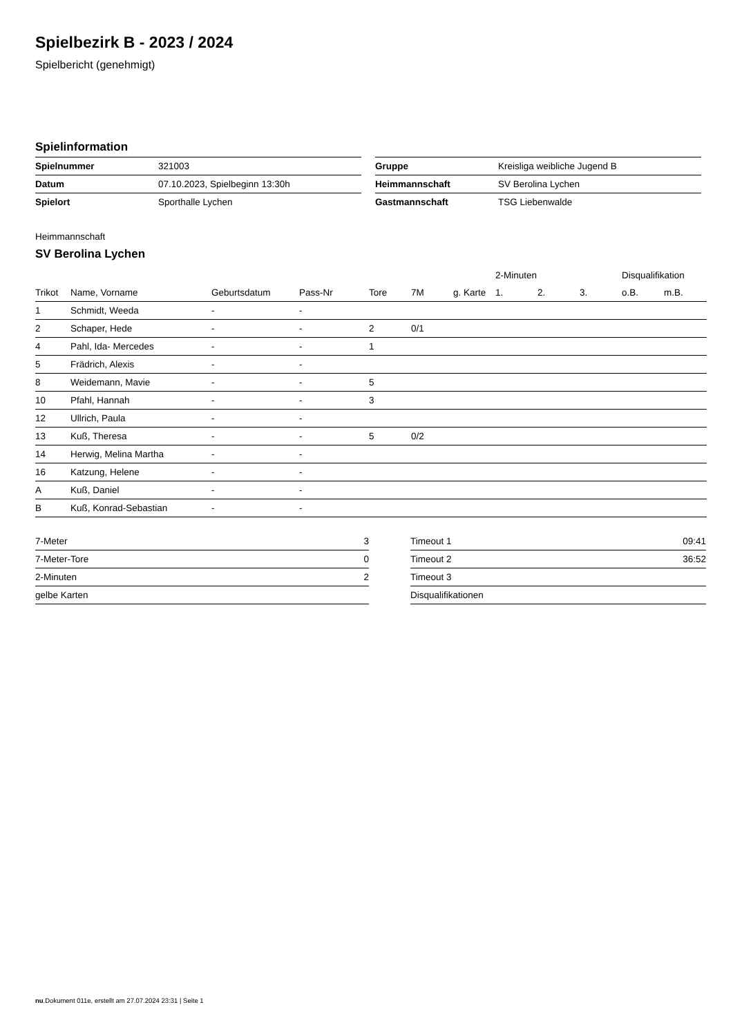Spielbezirk B - 2023 / 2024
Spielbericht (genehmigt)
Spielinformation
| Spielnummer | 321003 |
| Datum | 07.10.2023, Spielbeginn 13:30h |
| Spielort | Sporthalle Lychen |
| Gruppe | Kreisliga weibliche Jugend B |
| Heimmannschaft | SV Berolina Lychen |
| Gastmannschaft | TSG Liebenwalde |
Heimmannschaft
SV Berolina Lychen
| | | | | | | | 2-Minuten | | | Disqualifikation | |
| --- | --- | --- | --- | --- | --- | --- | --- | --- | --- | --- | --- |
| Trikot | Name, Vorname | Geburtsdatum | Pass-Nr | Tore | 7M | g. Karte | 1. | 2. | 3. | o.B. | m.B. |
| 1 | Schmidt, Weeda | - | - | | | | | | | | |
| 2 | Schaper, Hede | - | - | 2 | 0/1 | | | | | | |
| 4 | Pahl, Ida- Mercedes | - | - | 1 | | | | | | | |
| 5 | Frädrich, Alexis | - | - | | | | | | | | |
| 8 | Weidemann, Mavie | - | - | 5 | | | | | | | |
| 10 | Pfahl, Hannah | - | - | 3 | | | | | | | |
| 12 | Ullrich, Paula | - | - | | | | | | | | |
| 13 | Kuß, Theresa | - | - | 5 | 0/2 | | | | | | |
| 14 | Herwig, Melina Martha | - | - | | | | | | | | |
| 16 | Katzung, Helene | - | - | | | | | | | | |
| A | Kuß, Daniel | - | - | | | | | | | | |
| B | Kuß, Konrad-Sebastian | - | - | | | | | | | | |
| 7-Meter | 3 |
| 7-Meter-Tore | 0 |
| 2-Minuten | 2 |
| gelbe Karten | |
| Timeout 1 | 09:41 |
| Timeout 2 | 36:52 |
| Timeout 3 | |
| Disqualifikationen | |
nu.Dokument 011e, erstellt am 27.07.2024 23:31 | Seite 1